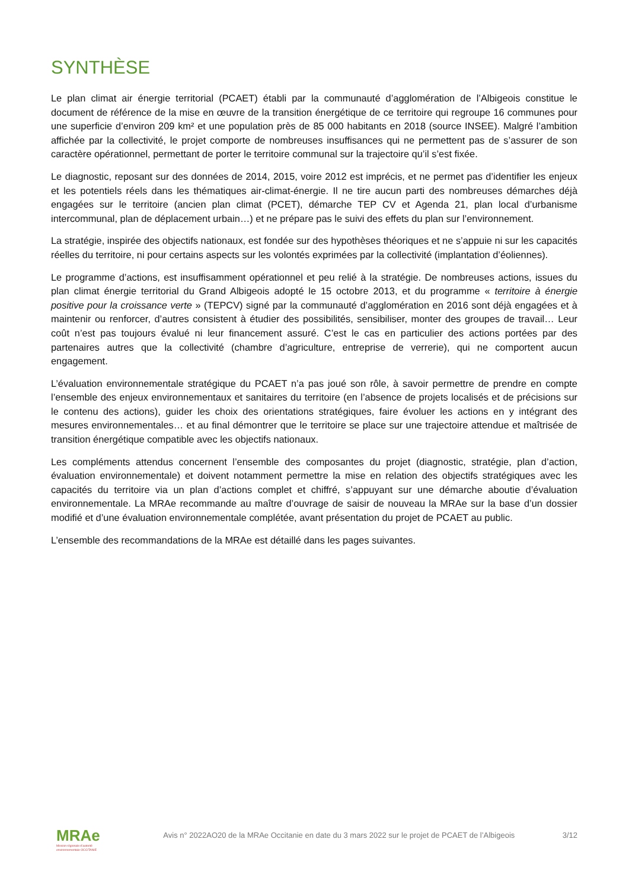SYNTHÈSE
Le plan climat air énergie territorial (PCAET) établi par la communauté d’agglomération de l’Albigeois constitue le document de référence de la mise en œuvre de la transition énergétique de ce territoire qui regroupe 16 communes pour une superficie d’environ 209 km² et une population près de 85 000 habitants en 2018 (source INSEE). Malgré l’ambition affichée par la collectivité, le projet comporte de nombreuses insuffisances qui ne permettent pas de s’assurer de son caractère opérationnel, permettant de porter le territoire communal sur la trajectoire qu’il s’est fixée.
Le diagnostic, reposant sur des données de 2014, 2015, voire 2012 est imprécis, et ne permet pas d’identifier les enjeux et les potentiels réels dans les thématiques air-climat-énergie. Il ne tire aucun parti des nombreuses démarches déjà engagées sur le territoire (ancien plan climat (PCET), démarche TEP CV et Agenda 21, plan local d’urbanisme intercommunal, plan de déplacement urbain…) et ne prépare pas le suivi des effets du plan sur l’environnement.
La stratégie, inspirée des objectifs nationaux, est fondée sur des hypothèses théoriques et ne s’appuie ni sur les capacités réelles du territoire, ni pour certains aspects sur les volontés exprimées par la collectivité (implantation d’éoliennes).
Le programme d’actions, est insuffisamment opérationnel et peu relié à la stratégie. De nombreuses actions, issues du plan climat énergie territorial du Grand Albigeois adopté le 15 octobre 2013, et du programme « territoire à énergie positive pour la croissance verte » (TEPCV) signé par la communauté d’agglomération en 2016 sont déjà engagées et à maintenir ou renforcer, d’autres consistent à étudier des possibilités, sensibiliser, monter des groupes de travail… Leur coût n’est pas toujours évalué ni leur financement assuré. C’est le cas en particulier des actions portées par des partenaires autres que la collectivité (chambre d’agriculture, entreprise de verrerie), qui ne comportent aucun engagement.
L’évaluation environnementale stratégique du PCAET n’a pas joué son rôle, à savoir permettre de prendre en compte l’ensemble des enjeux environnementaux et sanitaires du territoire (en l’absence de projets localisés et de précisions sur le contenu des actions), guider les choix des orientations stratégiques, faire évoluer les actions en y intégrant des mesures environnementales… et au final démontrer que le territoire se place sur une trajectoire attendue et maîtrisée de transition énergétique compatible avec les objectifs nationaux.
Les compléments attendus concernent l’ensemble des composantes du projet (diagnostic, stratégie, plan d’action, évaluation environnementale) et doivent notamment permettre la mise en relation des objectifs stratégiques avec les capacités du territoire via un plan d’actions complet et chiffré, s’appuyant sur une démarche aboutie d’évaluation environnementale. La MRAe recommande au maître d’ouvrage de saisir de nouveau la MRAe sur la base d’un dossier modifié et d’une évaluation environnementale complétée, avant présentation du projet de PCAET au public.
L’ensemble des recommandations de la MRAe est détaillé dans les pages suivantes.
MRAe
Mission régionale d’autorité environnementale OCCITANIE
Avis n° 2022AO20 de la MRAe Occitanie en date du 3 mars 2022 sur le projet de PCAET de l’Albigeois
3/12